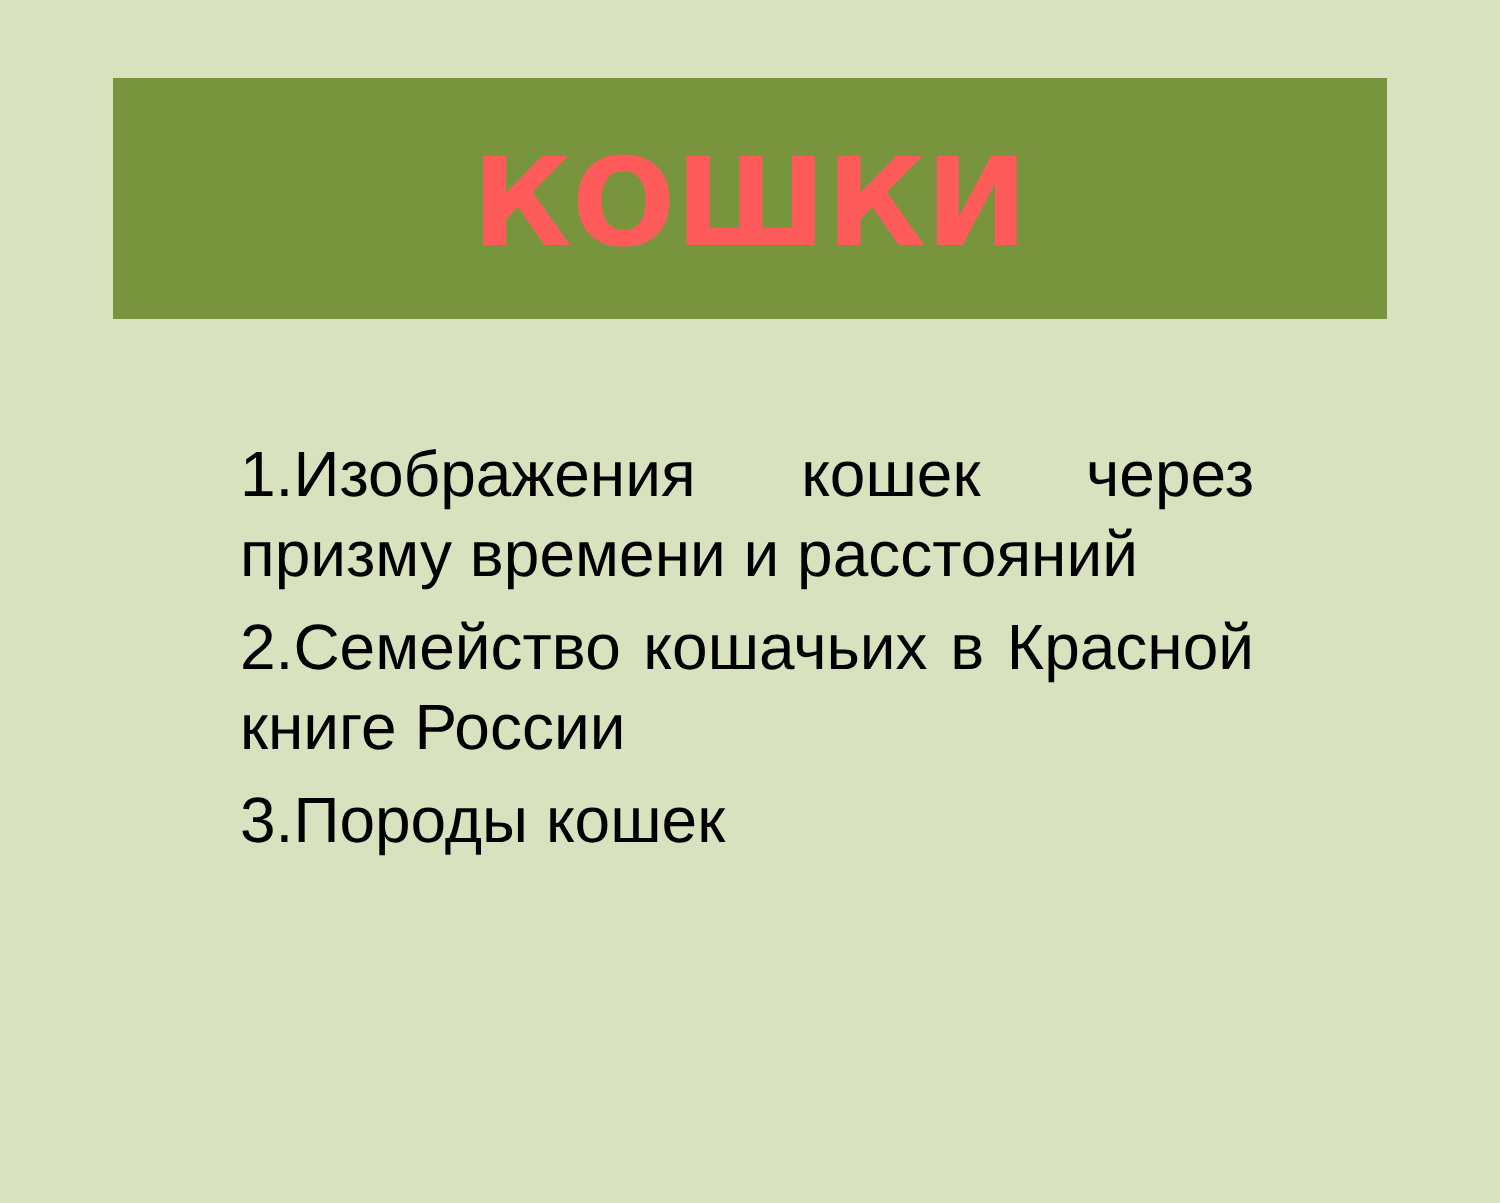КОШКИ
1.Изображения кошек через призму времени и расстояний
2.Семейство кошачьих в Красной книге России
3.Породы кошек